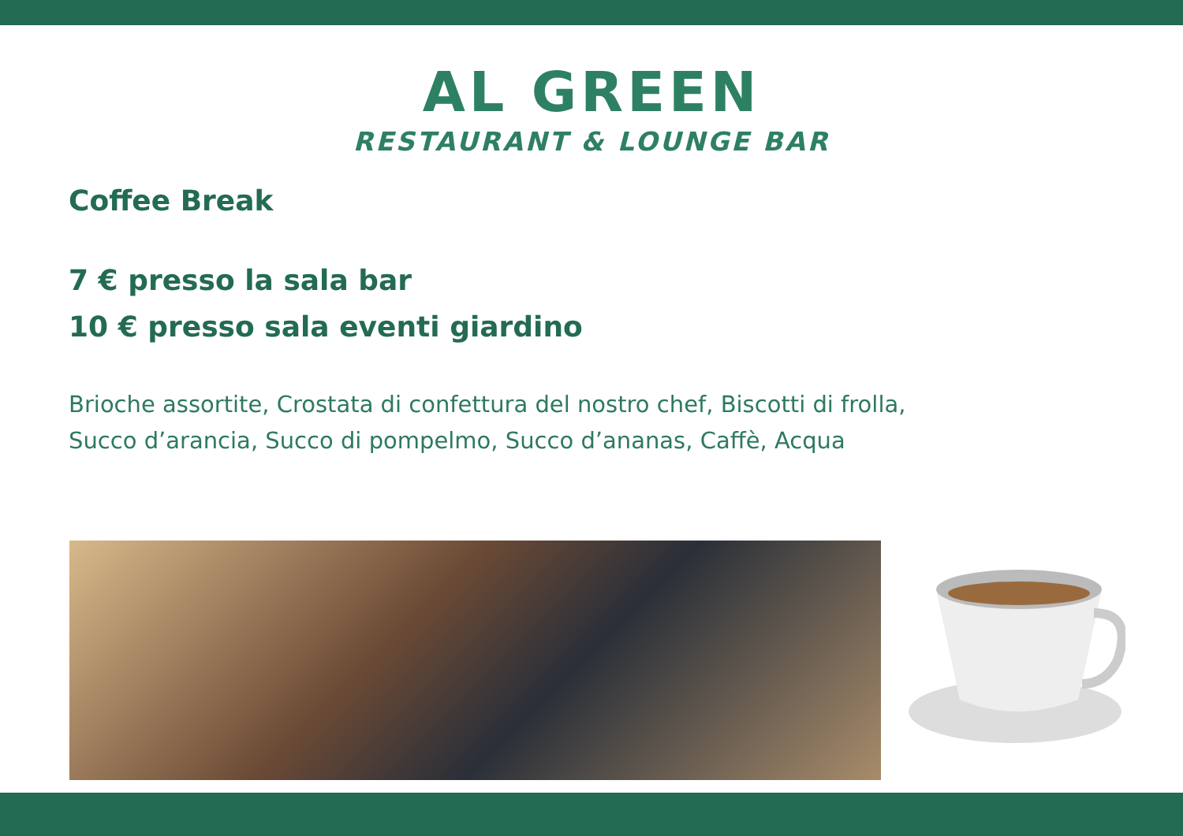AL GREEN
RESTAURANT & LOUNGE BAR
Coffee Break
7 € presso la sala bar
10 € presso sala eventi giardino
Brioche assortite, Crostata di confettura del nostro chef, Biscotti di frolla,
Succo d’arancia, Succo di pompelmo, Succo d’ananas, Caffè, Acqua